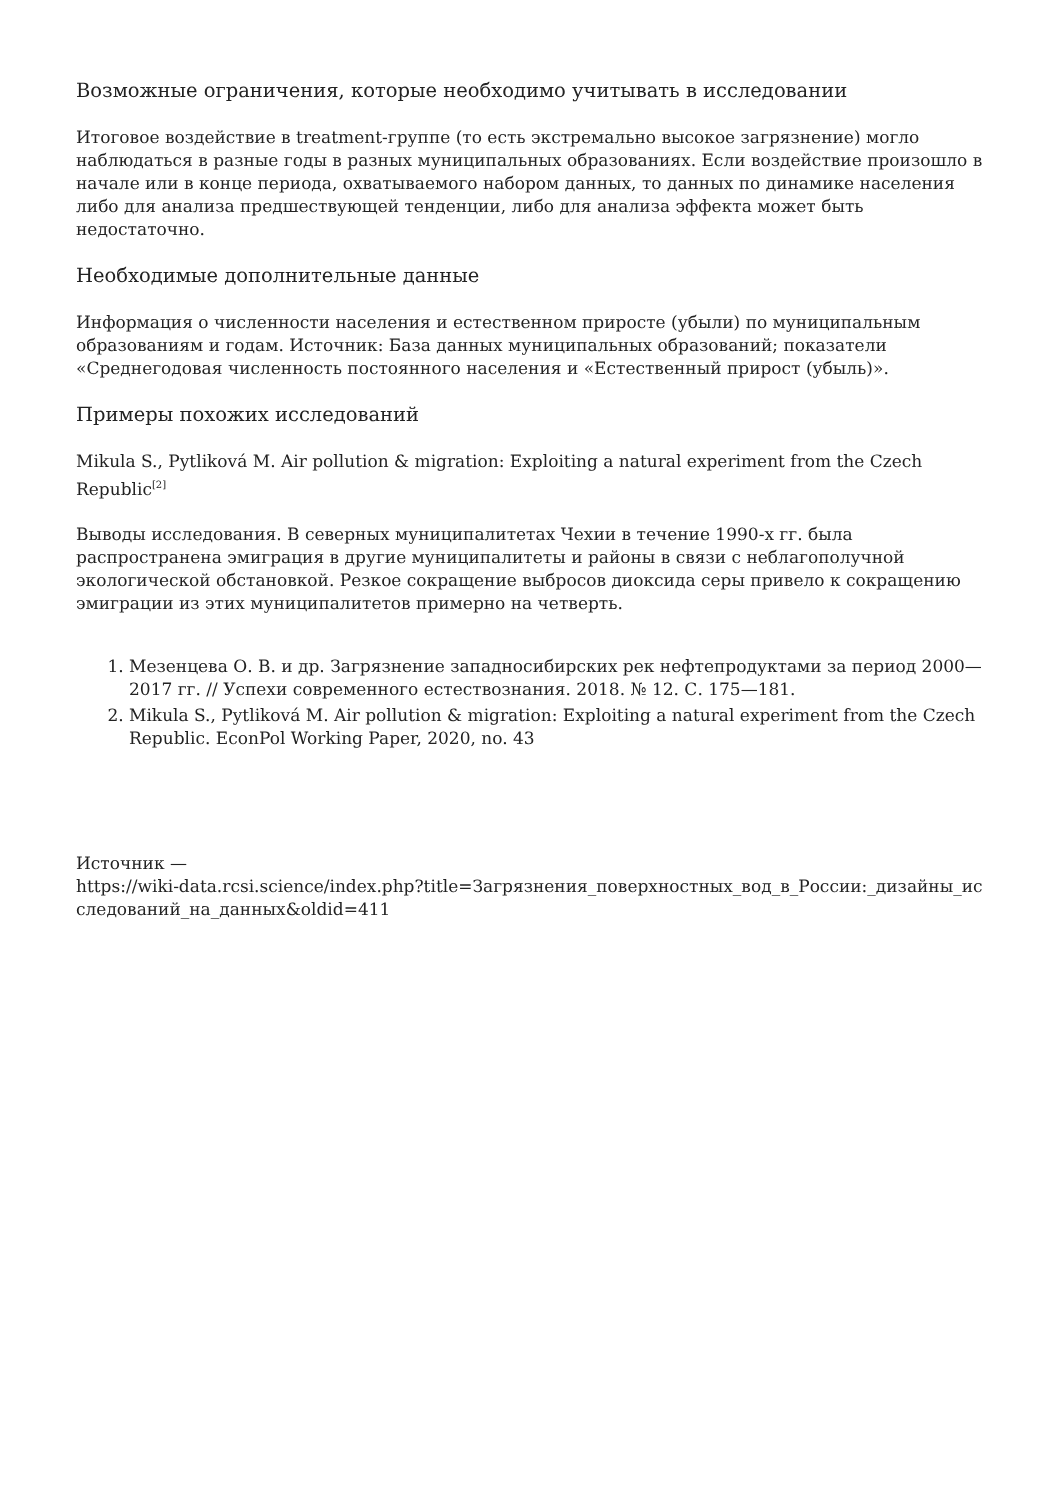Возможные ограничения, которые необходимо учитывать в исследовании
Итоговое воздействие в treatment-группе (то есть экстремально высокое загрязнение) могло наблюдаться в разные годы в разных муниципальных образованиях. Если воздействие произошло в начале или в конце периода, охватываемого набором данных, то данных по динамике населения либо для анализа предшествующей тенденции, либо для анализа эффекта может быть недостаточно.
Необходимые дополнительные данные
Информация о численности населения и естественном приросте (убыли) по муниципальным образованиям и годам. Источник: База данных муниципальных образований; показатели «Среднегодовая численность постоянного населения и «Естественный прирост (убыль)».
Примеры похожих исследований
Mikula S., Pytliková M. Air pollution & migration: Exploiting a natural experiment from the Czech Republic<sup>[2]</sup>
Выводы исследования. В северных муниципалитетах Чехии в течение 1990-х гг. была распространена эмиграция в другие муниципалитеты и районы в связи с неблагополучной экологической обстановкой. Резкое сокращение выбросов диоксида серы привело к сокращению эмиграции из этих муниципалитетов примерно на четверть.
1. Мезенцева О. В. и др. Загрязнение западносибирских рек нефтепродуктами за период 2000—2017 гг. // Успехи современного естествознания. 2018. № 12. С. 175—181.
2. Mikula S., Pytliková M. Air pollution & migration: Exploiting a natural experiment from the Czech Republic. EconPol Working Paper, 2020, no. 43
Источник —
https://wiki-data.rcsi.science/index.php?title=Загрязнения_поверхностных_вод_в_России:_дизайны_исследований_на_данных&oldid=411